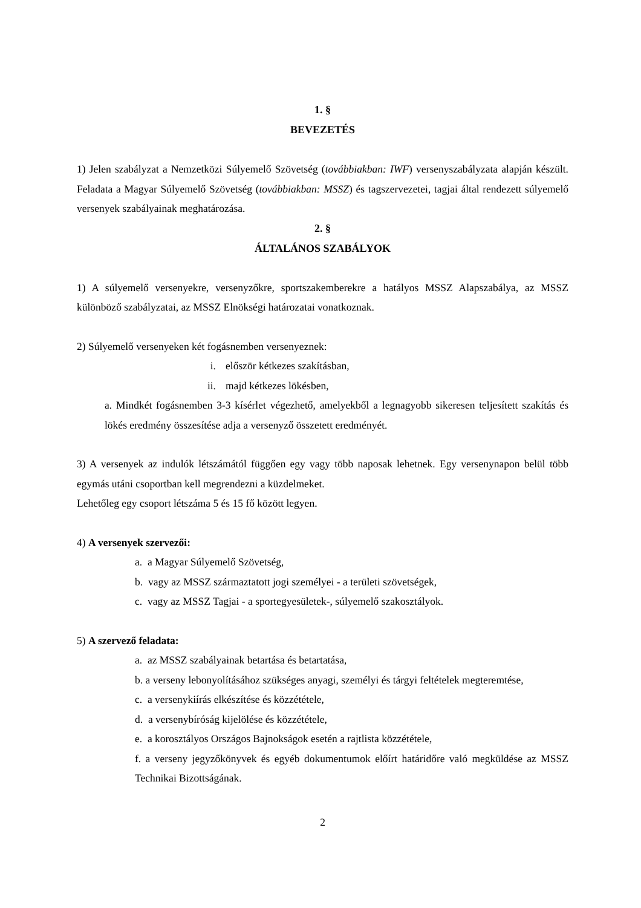1. §
BEVEZETÉS
1) Jelen szabályzat a Nemzetközi Súlyemelő Szövetség (továbbiakban: IWF) versenyszabályzata alapján készült. Feladata a Magyar Súlyemelő Szövetség (továbbiakban: MSSZ) és tagszervezetei, tagjai által rendezett súlyemelő versenyek szabályainak meghatározása.
2. §
ÁLTALÁNOS SZABÁLYOK
1) A súlyemelő versenyekre, versenyzőkre, sportszakemberekre a hatályos MSSZ Alapszabálya, az MSSZ különböző szabályzatai, az MSSZ Elnökségi határozatai vonatkoznak.
2) Súlyemelő versenyeken két fogásnemben versenyeznek:
i. először kétkezes szakításban,
ii. majd kétkezes lökésben,
a. Mindkét fogásnemben 3-3 kísérlet végezhető, amelyekből a legnagyobb sikeresen teljesített szakítás és lökés eredmény összesítése adja a versenyző összetett eredményét.
3) A versenyek az indulók létszámától függően egy vagy több naposak lehetnek. Egy versenynapon belül több egymás utáni csoportban kell megrendezni a küzdelmeket.
Lehetőleg egy csoport létszáma 5 és 15 fő között legyen.
4) A versenyek szervezői:
a. a Magyar Súlyemelő Szövetség,
b. vagy az MSSZ származtatott jogi személyei - a területi szövetségek,
c. vagy az MSSZ Tagjai - a sportegyesületek-, súlyemelő szakosztályok.
5) A szervező feladata:
a. az MSSZ szabályainak betartása és betartatása,
b. a verseny lebonyolításához szükséges anyagi, személyi és tárgyi feltételek megteremtése,
c. a versenykiírás elkészítése és közzététele,
d. a versenybíróság kijelölése és közzététele,
e. a korosztályos Országos Bajnokságok esetén a rajtlista közzététele,
f. a verseny jegyzőkönyvek és egyéb dokumentumok előírt határidőre való megküldése az MSSZ Technikai Bizottságának.
2